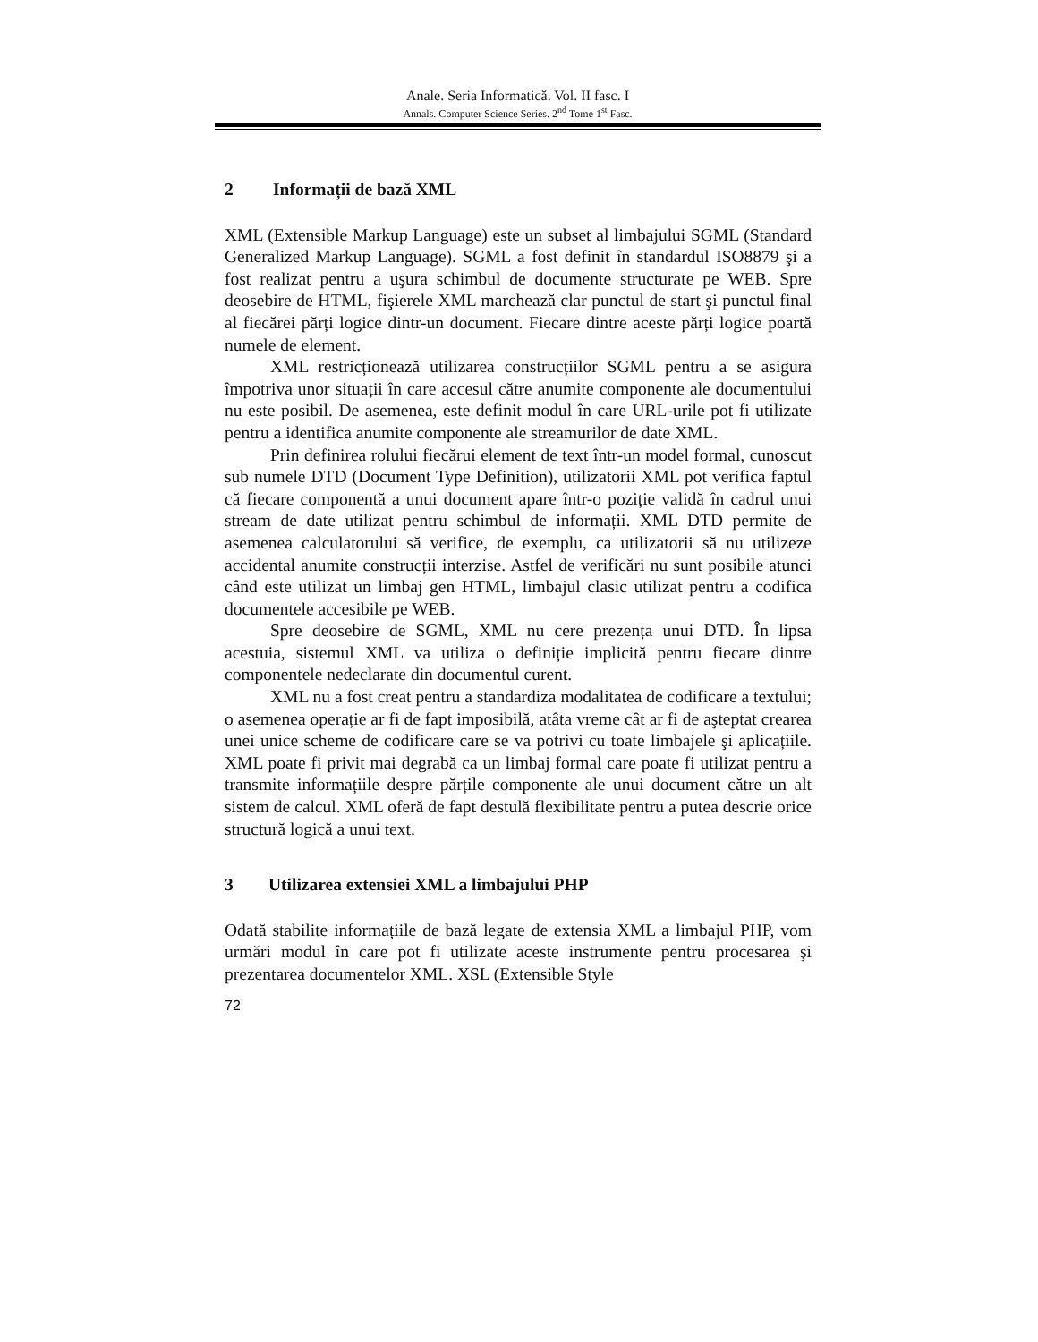Anale. Seria Informatică. Vol. II fasc. I
Annals. Computer Science Series. 2<sup>nd</sup> Tome 1<sup>st</sup> Fasc.
2 Informații de bază XML
XML (Extensible Markup Language) este un subset al limbajului SGML (Standard Generalized Markup Language). SGML a fost definit în standardul ISO8879 şi a fost realizat pentru a uşura schimbul de documente structurate pe WEB. Spre deosebire de HTML, fişierele XML marchează clar punctul de start şi punctul final al fiecărei părți logice dintr-un document. Fiecare dintre aceste părți logice poartă numele de element.
XML restricționează utilizarea construcțiilor SGML pentru a se asigura împotriva unor situații în care accesul către anumite componente ale documentului nu este posibil. De asemenea, este definit modul în care URL-urile pot fi utilizate pentru a identifica anumite componente ale streamurilor de date XML.
Prin definirea rolului fiecărui element de text într-un model formal, cunoscut sub numele DTD (Document Type Definition), utilizatorii XML pot verifica faptul că fiecare componentă a unui document apare într-o poziție validă în cadrul unui stream de date utilizat pentru schimbul de informații. XML DTD permite de asemenea calculatorului să verifice, de exemplu, ca utilizatorii să nu utilizeze accidental anumite construcții interzise. Astfel de verificări nu sunt posibile atunci când este utilizat un limbaj gen HTML, limbajul clasic utilizat pentru a codifica documentele accesibile pe WEB.
Spre deosebire de SGML, XML nu cere prezența unui DTD. În lipsa acestuia, sistemul XML va utiliza o definiție implicită pentru fiecare dintre componentele nedeclarate din documentul curent.
XML nu a fost creat pentru a standardiza modalitatea de codificare a textului; o asemenea operație ar fi de fapt imposibilă, atâta vreme cât ar fi de aşteptat crearea unei unice scheme de codificare care se va potrivi cu toate limbajele şi aplicațiile. XML poate fi privit mai degrabă ca un limbaj formal care poate fi utilizat pentru a transmite informațiile despre părțile componente ale unui document către un alt sistem de calcul. XML oferă de fapt destulă flexibilitate pentru a putea descrie orice structură logică a unui text.
3 Utilizarea extensiei XML a limbajului PHP
Odată stabilite informațiile de bază legate de extensia XML a limbajul PHP, vom urmări modul în care pot fi utilizate aceste instrumente pentru procesarea şi prezentarea documentelor XML. XSL (Extensible Style
72